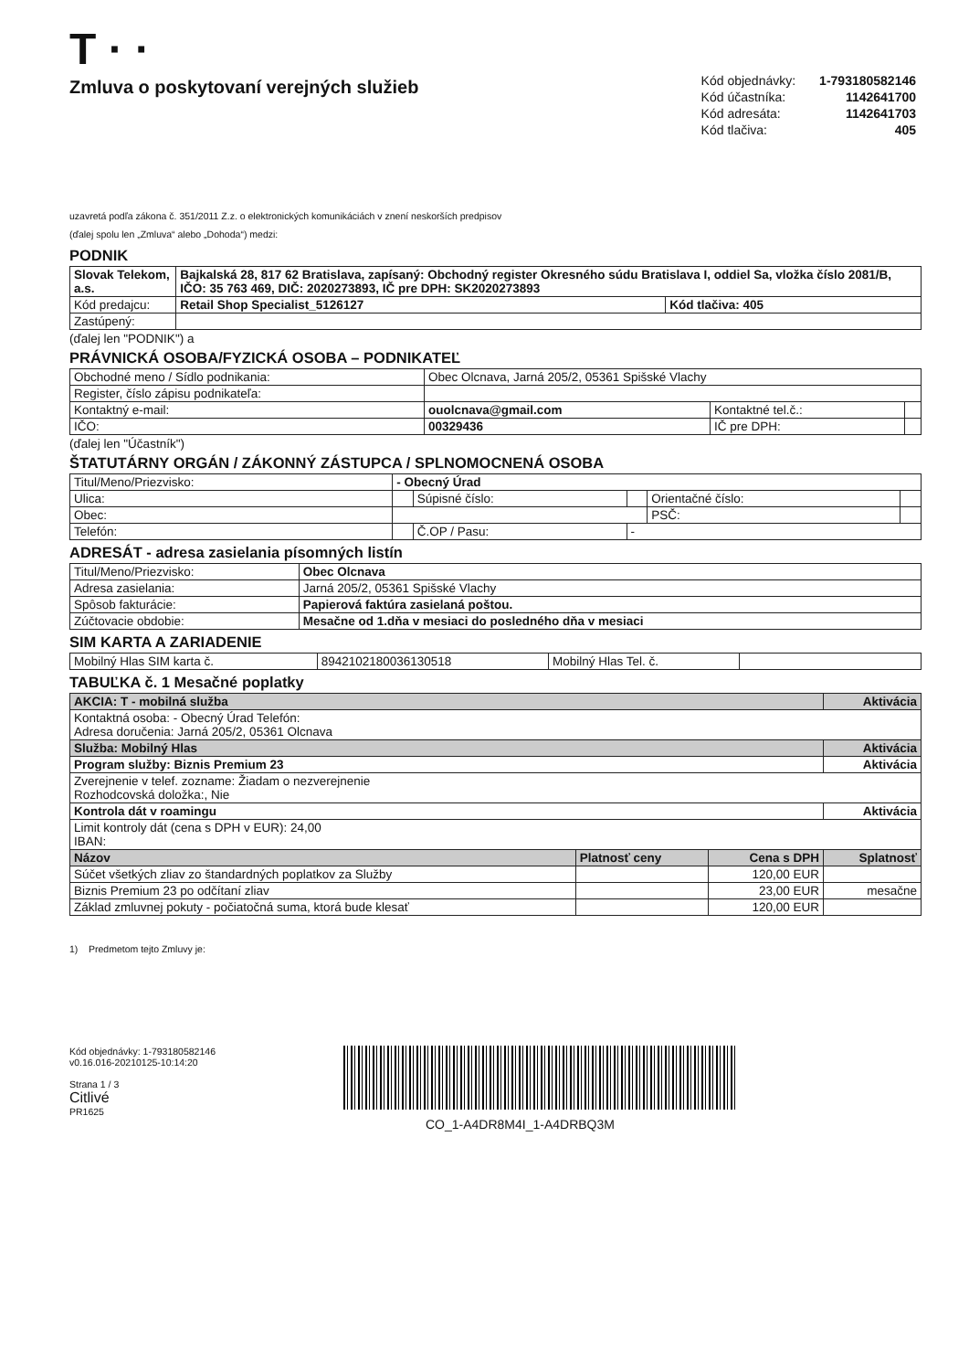T · ·
Zmluva o poskytovaní verejných služieb
| Kód objednávky: | 1-793180582146 |
| Kód účastníka: | 1142641700 |
| Kód adresáta: | 1142641703 |
| Kód tlačiva: | 405 |
uzavretá podľa zákona č. 351/2011 Z.z. o elektronických komunikáciách v znení neskorších predpisov
(ďalej spolu len „Zmluva“ alebo „Dohoda“) medzi:
PODNIK
| Slovak Telekom, a.s. | Bajkalská 28, 817 62 Bratislava, zapísaný: Obchodný register Okresného súdu Bratislava I, oddiel Sa, vložka číslo 2081/B, IČO: 35 763 469, DIČ: 2020273893, IČ pre DPH: SK2020273893 | |
| Kód predajcu: | Retail Shop Specialist_5126127 | Kód tlačiva: 405 |
| Zastúpený: | | |
(ďalej len "PODNIK") a
PRÁVNICKÁ OSOBA/FYZICKÁ OSOBA – PODNIKATEĽ
| Obchodné meno / Sídlo podnikania: | Obec Olcnava, Jarná 205/2, 05361 Spišské Vlachy | | |
| Register, číslo zápisu podnikateľa: | | | |
| Kontaktný e-mail: | ouolcnava@gmail.com | Kontaktné tel.č.: | |
| IČO: | 00329436 | IČ pre DPH: | |
(ďalej len "Účastník")
ŠTATUTÁRNY ORGÁN / ZÁKONNÝ ZÁSTUPCA / SPLNOMOCNENÁ OSOBA
| Titul/Meno/Priezvisko: | - Obecný Úrad | | | | |
| Ulica: | | Súpisné číslo: | | Orientačné číslo: | |
| Obec: | | | | PSČ: | |
| Telefón: | | Č.OP / Pasu: | - | | |
ADRESÁT - adresa zasielania písomných listín
| Titul/Meno/Priezvisko: | Obec Olcnava |
| Adresa zasielania: | Jarná 205/2, 05361 Spišské Vlachy |
| Spôsob fakturácie: | Papierová faktúra zasielaná poštou. |
| Zúčtovacie obdobie: | Mesačne od 1.dňa v mesiaci do posledného dňa v mesiaci |
SIM KARTA A ZARIADENIE
| Mobilný Hlas SIM karta č. | 8942102180036130518 | Mobilný Hlas Tel. č. | |
TABUĽKA č. 1 Mesačné poplatky
| AKCIA: T - mobilná služba | | | Aktivácia |
| Kontaktná osoba: - Obecný Úrad Telefón: Adresa doručenia: Jarná 205/2, 05361 Olcnava | | | |
| Služba: Mobilný Hlas | | | Aktivácia |
| Program služby: Biznis Premium 23 | | | Aktivácia |
| Zverejnenie v telef. zozname: Žiadam o nezverejnenie Rozhodcovská doložka:, Nie | | | |
| Kontrola dát v roamingu | | | Aktivácia |
| Limit kontroly dát (cena s DPH v EUR): 24,00 IBAN: | | | |
| Názov | Platnosť ceny | Cena s DPH | Splatnosť |
| Súčet všetkých zliav zo štandardných poplatkov za Služby | | 120,00 EUR | |
| Biznis Premium 23 po odčítaní zliav | | 23,00 EUR | mesačne |
| Základ zmluvnej pokuty - počiatočná suma, ktorá bude klesať | | 120,00 EUR | |
1) Predmetom tejto Zmluvy je:
Kód objednávky: 1-793180582146
v0.16.016-20210125-10:14:20
Strana 1 / 3
Citlivé
PR1625
CO_1-A4DR8M4I_1-A4DRBQ3M